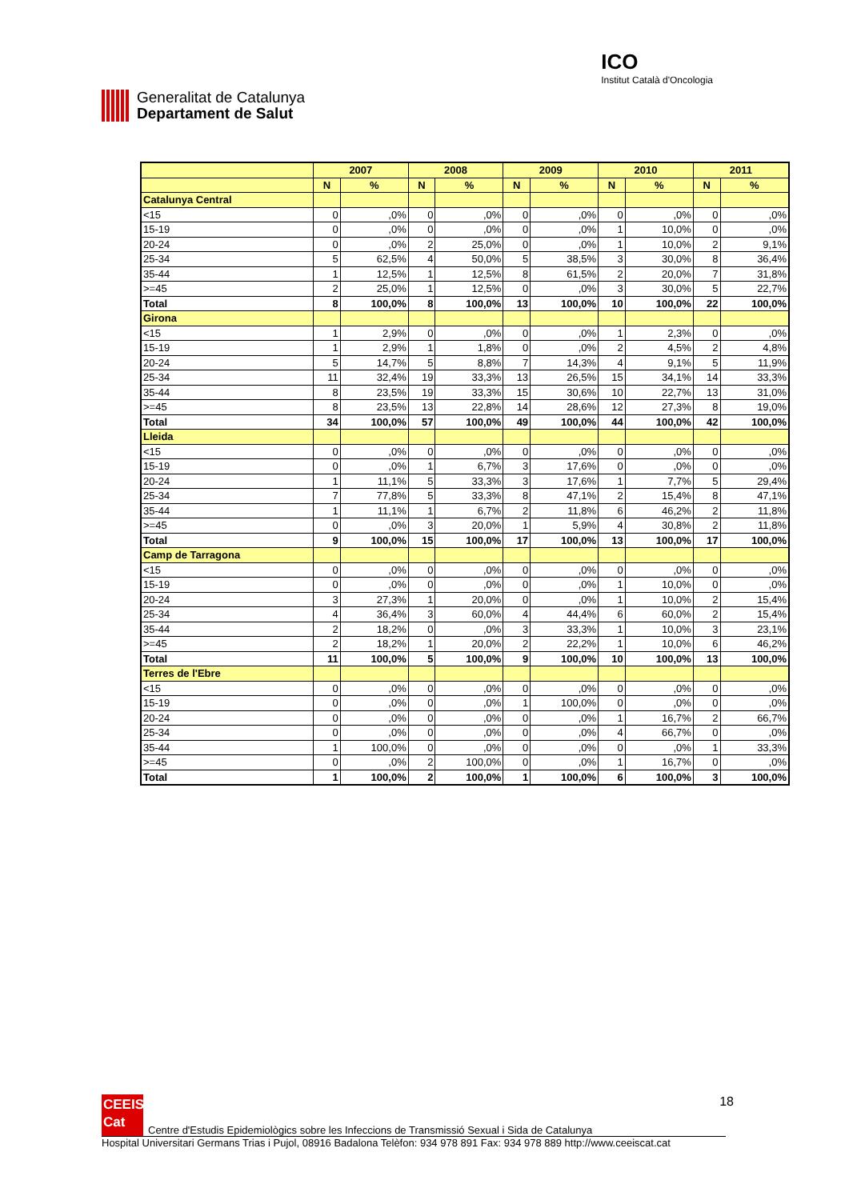Generalitat de Catalunya
Departament de Salut
ICO
Institut Català d'Oncologia
| | 2007 | | 2008 | | 2009 | | 2010 | | 2011 | |
| --- | --- | --- | --- | --- | --- | --- | --- | --- | --- | --- |
| | N | % | N | % | N | % | N | % | N | % |
| Catalunya Central | | | | | | | | | | |
| <15 | 0 | ,0% | 0 | ,0% | 0 | ,0% | 0 | ,0% | 0 | ,0% |
| 15-19 | 0 | ,0% | 0 | ,0% | 0 | ,0% | 1 | 10,0% | 0 | ,0% |
| 20-24 | 0 | ,0% | 2 | 25,0% | 0 | ,0% | 1 | 10,0% | 2 | 9,1% |
| 25-34 | 5 | 62,5% | 4 | 50,0% | 5 | 38,5% | 3 | 30,0% | 8 | 36,4% |
| 35-44 | 1 | 12,5% | 1 | 12,5% | 8 | 61,5% | 2 | 20,0% | 7 | 31,8% |
| >=45 | 2 | 25,0% | 1 | 12,5% | 0 | ,0% | 3 | 30,0% | 5 | 22,7% |
| Total | 8 | 100,0% | 8 | 100,0% | 13 | 100,0% | 10 | 100,0% | 22 | 100,0% |
| Girona | | | | | | | | | | |
| <15 | 1 | 2,9% | 0 | ,0% | 0 | ,0% | 1 | 2,3% | 0 | ,0% |
| 15-19 | 1 | 2,9% | 1 | 1,8% | 0 | ,0% | 2 | 4,5% | 2 | 4,8% |
| 20-24 | 5 | 14,7% | 5 | 8,8% | 7 | 14,3% | 4 | 9,1% | 5 | 11,9% |
| 25-34 | 11 | 32,4% | 19 | 33,3% | 13 | 26,5% | 15 | 34,1% | 14 | 33,3% |
| 35-44 | 8 | 23,5% | 19 | 33,3% | 15 | 30,6% | 10 | 22,7% | 13 | 31,0% |
| >=45 | 8 | 23,5% | 13 | 22,8% | 14 | 28,6% | 12 | 27,3% | 8 | 19,0% |
| Total | 34 | 100,0% | 57 | 100,0% | 49 | 100,0% | 44 | 100,0% | 42 | 100,0% |
| Lleida | | | | | | | | | | |
| <15 | 0 | ,0% | 0 | ,0% | 0 | ,0% | 0 | ,0% | 0 | ,0% |
| 15-19 | 0 | ,0% | 1 | 6,7% | 3 | 17,6% | 0 | ,0% | 0 | ,0% |
| 20-24 | 1 | 11,1% | 5 | 33,3% | 3 | 17,6% | 1 | 7,7% | 5 | 29,4% |
| 25-34 | 7 | 77,8% | 5 | 33,3% | 8 | 47,1% | 2 | 15,4% | 8 | 47,1% |
| 35-44 | 1 | 11,1% | 1 | 6,7% | 2 | 11,8% | 6 | 46,2% | 2 | 11,8% |
| >=45 | 0 | ,0% | 3 | 20,0% | 1 | 5,9% | 4 | 30,8% | 2 | 11,8% |
| Total | 9 | 100,0% | 15 | 100,0% | 17 | 100,0% | 13 | 100,0% | 17 | 100,0% |
| Camp de Tarragona | | | | | | | | | | |
| <15 | 0 | ,0% | 0 | ,0% | 0 | ,0% | 0 | ,0% | 0 | ,0% |
| 15-19 | 0 | ,0% | 0 | ,0% | 0 | ,0% | 1 | 10,0% | 0 | ,0% |
| 20-24 | 3 | 27,3% | 1 | 20,0% | 0 | ,0% | 1 | 10,0% | 2 | 15,4% |
| 25-34 | 4 | 36,4% | 3 | 60,0% | 4 | 44,4% | 6 | 60,0% | 2 | 15,4% |
| 35-44 | 2 | 18,2% | 0 | ,0% | 3 | 33,3% | 1 | 10,0% | 3 | 23,1% |
| >=45 | 2 | 18,2% | 1 | 20,0% | 2 | 22,2% | 1 | 10,0% | 6 | 46,2% |
| Total | 11 | 100,0% | 5 | 100,0% | 9 | 100,0% | 10 | 100,0% | 13 | 100,0% |
| Terres de l'Ebre | | | | | | | | | | |
| <15 | 0 | ,0% | 0 | ,0% | 0 | ,0% | 0 | ,0% | 0 | ,0% |
| 15-19 | 0 | ,0% | 0 | ,0% | 1 | 100,0% | 0 | ,0% | 0 | ,0% |
| 20-24 | 0 | ,0% | 0 | ,0% | 0 | ,0% | 1 | 16,7% | 2 | 66,7% |
| 25-34 | 0 | ,0% | 0 | ,0% | 0 | ,0% | 4 | 66,7% | 0 | ,0% |
| 35-44 | 1 | 100,0% | 0 | ,0% | 0 | ,0% | 0 | ,0% | 1 | 33,3% |
| >=45 | 0 | ,0% | 2 | 100,0% | 0 | ,0% | 1 | 16,7% | 0 | ,0% |
| Total | 1 | 100,0% | 2 | 100,0% | 1 | 100,0% | 6 | 100,0% | 3 | 100,0% |
18
CEEIS
Cat
Centre d'Estudis Epidemiològics sobre les Infeccions de Transmissió Sexual i Sida de Catalunya
Hospital Universitari Germans Trias i Pujol, 08916 Badalona Telèfon: 934 978 891 Fax: 934 978 889 http://www.ceeiscat.cat